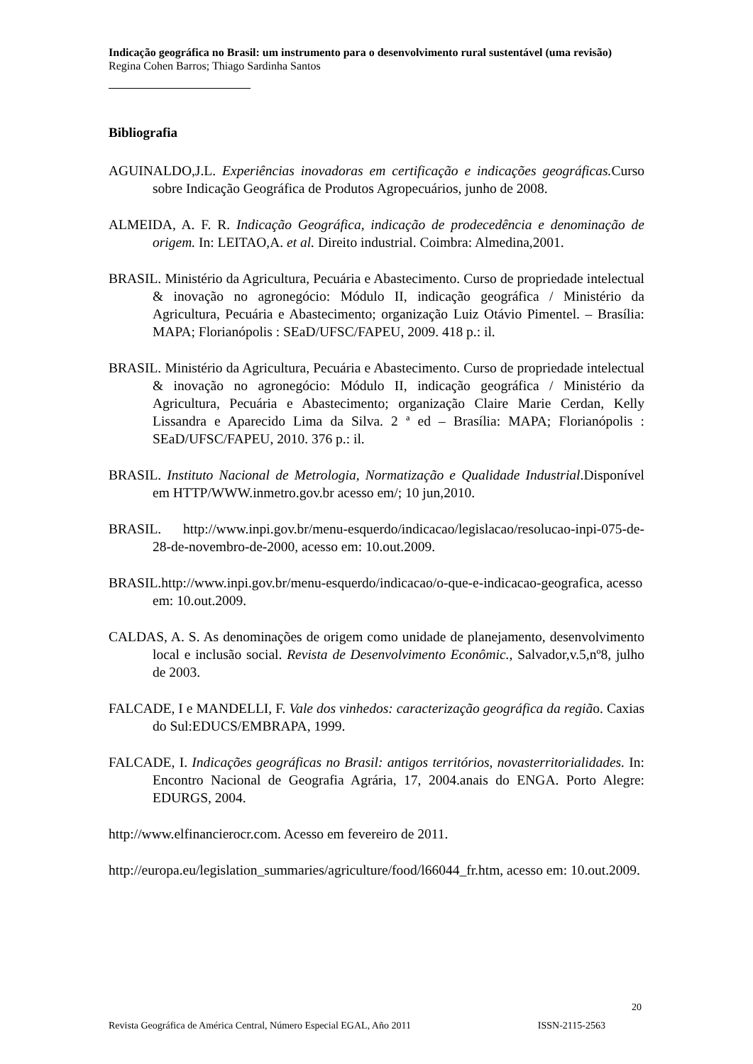Indicação geográfica no Brasil: um instrumento para o desenvolvimento rural sustentável (uma revisão)
Regina Cohen Barros; Thiago Sardinha Santos
Bibliografia
AGUINALDO,J.L. Experiências inovadoras em certificação e indicações geográficas. Curso sobre Indicação Geográfica de Produtos Agropecuários, junho de 2008.
ALMEIDA, A. F. R. Indicação Geográfica, indicação de prodecedência e denominação de origem. In: LEITAO,A. et al. Direito industrial. Coimbra: Almedina,2001.
BRASIL. Ministério da Agricultura, Pecuária e Abastecimento. Curso de propriedade intelectual & inovação no agronegócio: Módulo II, indicação geográfica / Ministério da Agricultura, Pecuária e Abastecimento; organização Luiz Otávio Pimentel. – Brasília: MAPA; Florianópolis : SEaD/UFSC/FAPEU, 2009. 418 p.: il.
BRASIL. Ministério da Agricultura, Pecuária e Abastecimento. Curso de propriedade intelectual & inovação no agronegócio: Módulo II, indicação geográfica / Ministério da Agricultura, Pecuária e Abastecimento; organização Claire Marie Cerdan, Kelly Lissandra e Aparecido Lima da Silva. 2 ª ed – Brasília: MAPA; Florianópolis : SEaD/UFSC/FAPEU, 2010. 376 p.: il.
BRASIL. Instituto Nacional de Metrologia, Normatização e Qualidade Industrial.Disponível em HTTP/WWW.inmetro.gov.br acesso em/; 10 jun,2010.
BRASIL. http://www.inpi.gov.br/menu-esquerdo/indicacao/legislacao/resolucao-inpi-075-de-28-de-novembro-de-2000, acesso em: 10.out.2009.
BRASIL.http://www.inpi.gov.br/menu-esquerdo/indicacao/o-que-e-indicacao-geografica, acesso em: 10.out.2009.
CALDAS, A. S. As denominações de origem como unidade de planejamento, desenvolvimento local e inclusão social. Revista de Desenvolvimento Econômic., Salvador,v.5,nº8, julho de 2003.
FALCADE, I e MANDELLI, F. Vale dos vinhedos: caracterização geográfica da região. Caxias do Sul:EDUCS/EMBRAPA, 1999.
FALCADE, I. Indicações geográficas no Brasil: antigos territórios, novasterritorialidades. In: Encontro Nacional de Geografia Agrária, 17, 2004.anais do ENGA. Porto Alegre: EDURGS, 2004.
http://www.elfinancierocr.com. Acesso em fevereiro de 2011.
http://europa.eu/legislation_summaries/agriculture/food/l66044_fr.htm, acesso em: 10.out.2009.
20
Revista Geográfica de América Central, Número Especial EGAL, Año 2011 ISSN-2115-2563